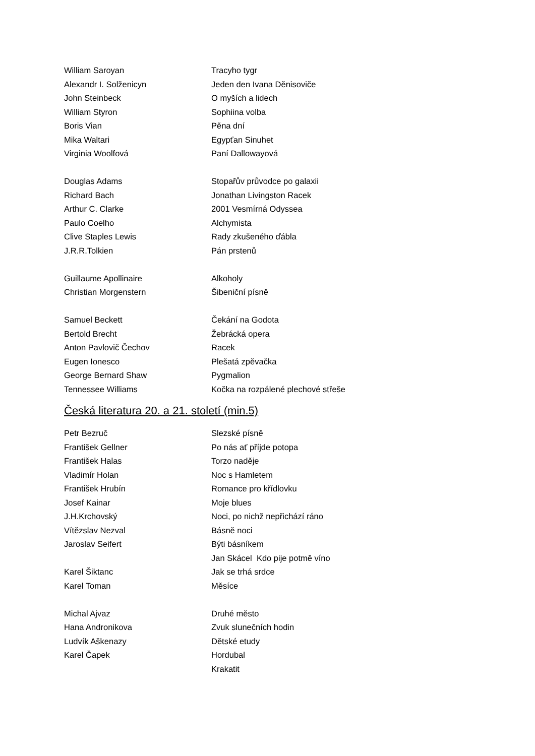William Saroyan Tracyho tygr
Alexandr I. Solženicyn Jeden den Ivana Děnisoviče
John Steinbeck O myších a lidech
William Styron Sophiina volba
Boris Vian Pěna dní
Mika Waltari Egypťan Sinuhet
Virginia Woolfová Paní Dallowayová
Douglas Adams Stopařův průvodce po galaxii
Richard Bach Jonathan Livingston Racek
Arthur C. Clarke 2001 Vesmírná Odyssea
Paulo Coelho Alchymista
Clive Staples Lewis Rady zkušeného ďábla
J.R.R.Tolkien Pán prstenů
Guillaume Apollinaire Alkoholy
Christian Morgenstern Šibeniční písně
Samuel Beckett Čekání na Godota
Bertold Brecht Žebrácká opera
Anton Pavlovič Čechov Racek
Eugen Ionesco Plešatá zpěvačka
George Bernard Shaw Pygmalion
Tennessee Williams Kočka na rozpálené plechové střeše
Česká literatura 20. a 21. století (min.5)
Petr Bezruč Slezské písně
František Gellner Po nás ať příjde potopa
František Halas Torzo naděje
Vladimír Holan Noc s Hamletem
František Hrubín Romance pro křídlovku
Josef Kainar Moje blues
J.H.Krchovský Noci, po nichž nepřichází ráno
Vítězslav Nezval Básně noci
Jaroslav Seifert Býti básníkem
Jan Skácel Kdo pije potmě víno
Karel Šiktanc Jak se trhá srdce
Karel Toman Měsíce
Michal Ajvaz Druhé město
Hana Andronikova Zvuk slunečních hodin
Ludvík Aškenazy Dětské etudy
Karel Čapek Hordubal
Krakatit